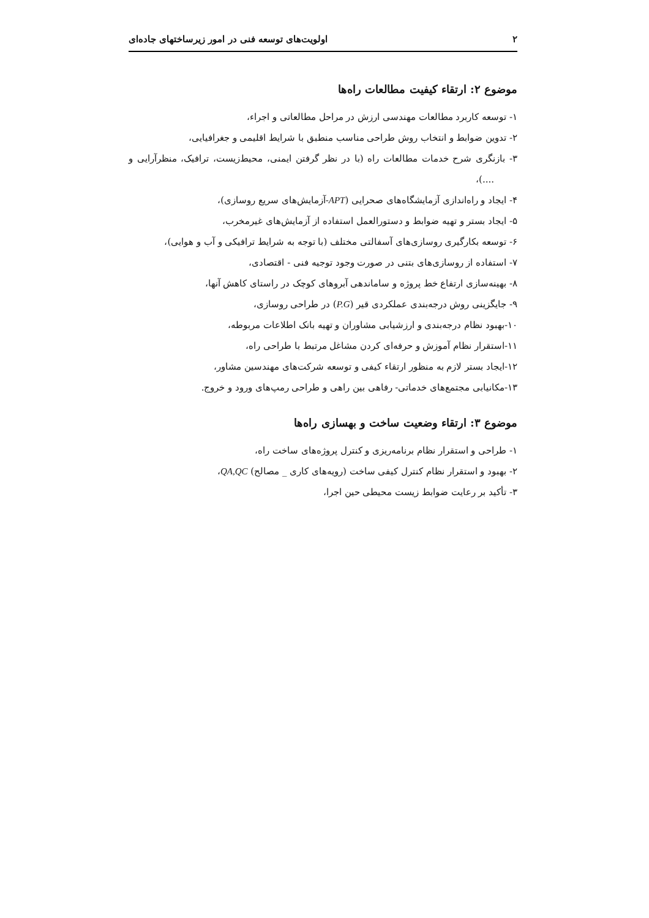۲ اولویت‌های توسعه فنی در امور زیرساختهای جاده‌ای
موضوع ۲: ارتقاء کیفیت مطالعات راه‌ها
۱- توسعه کاربرد مطالعات مهندسی ارزش در مراحل مطالعاتی و اجراء،
۲- تدوین ضوابط و انتخاب روش طراحی مناسب منطبق با شرایط اقلیمی و جغرافیایی،
۳- بازنگری شرح خدمات مطالعات راه (با در نظر گرفتن ایمنی، محیط‌زیست، ترافیک، منظرآرایی و ....)،
۴- ایجاد و راه‌اندازی آزمایشگاه‌های صحرایی (APT-آزمایش‌های سریع روسازی)،
۵- ایجاد بستر و تهیه ضوابط و دستورالعمل استفاده از آزمایش‌های غیرمخرب،
۶- توسعه بکارگیری روسازی‌های آسفالتی مختلف (با توجه به شرایط ترافیکی و آب و هوایی)،
۷- استفاده از روسازی‌های بتنی در صورت وجود توجیه فنی - اقتصادی،
۸- بهینه‌سازی ارتفاع خط پروژه و ساماندهی آبروهای کوچک در راستای کاهش آنها،
۹- جایگزینی روش درجه‌بندی عملکردی قیر (P.G) در طراحی روسازی،
۱۰-بهبود نظام درجه‌بندی و ارزشیابی مشاوران و تهیه بانک اطلاعات مربوطه،
۱۱-استقرار نظام آموزش و حرفه‌ای کردن مشاغل مرتبط با طراحی راه،
۱۲-ایجاد بستر لازم به منظور ارتقاء کیفی و توسعه شرکت‌های مهندسین مشاور،
۱۳-مکانیابی مجتمع‌های خدماتی- رفاهی بین راهی و طراحی رمپ‌های ورود و خروج.
موضوع ۳: ارتقاء وضعیت ساخت و بهسازی راه‌ها
۱- طراحی و استقرار نظام برنامه‌ریزی و کنترل پروژه‌های ساخت راه،
۲- بهبود و استقرار نظام کنترل کیفی ساخت (رویه‌های کاری _ مصالح) QA,QC،
۳- تأکید بر رعایت ضوابط زیست محیطی حین اجرا،